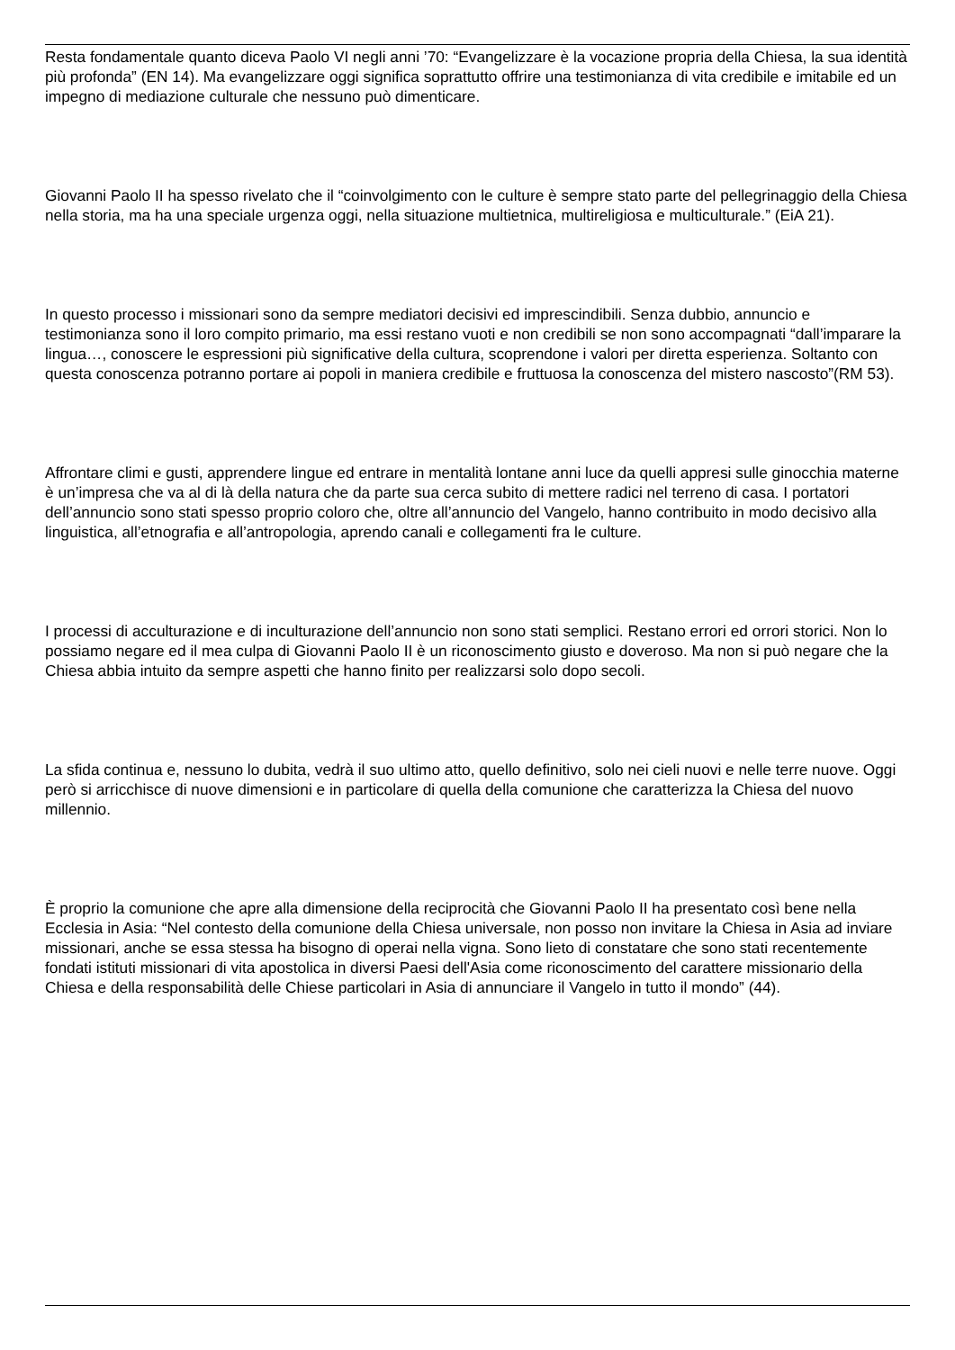Resta fondamentale quanto diceva Paolo VI negli anni ’70: “Evangelizzare è la vocazione propria della Chiesa, la sua identità più profonda” (EN 14). Ma evangelizzare oggi significa soprattutto offrire una testimonianza di vita credibile e imitabile ed un impegno di mediazione culturale che nessuno può dimenticare.
Giovanni Paolo II ha spesso rivelato che il “coinvolgimento con le culture è sempre stato parte del pellegrinaggio della Chiesa nella storia, ma ha una speciale urgenza oggi, nella situazione multietnica, multireligiosa e multiculturale.” (EiA 21).
In questo processo i missionari sono da sempre mediatori decisivi ed imprescindibili. Senza dubbio, annuncio e testimonianza sono il loro compito primario, ma essi restano vuoti e non credibili se non sono accompagnati “dall’imparare la lingua…, conoscere le espressioni più significative della cultura, scoprendone i valori per diretta esperienza. Soltanto con questa conoscenza potranno portare ai popoli in maniera credibile e fruttuosa la conoscenza del mistero nascosto”(RM 53).
Affrontare climi e gusti, apprendere lingue ed entrare in mentalità lontane anni luce da quelli appresi sulle ginocchia materne è un’impresa che va al di là della natura che da parte sua cerca subito di mettere radici nel terreno di casa. I portatori dell’annuncio sono stati spesso proprio coloro che, oltre all’annuncio del Vangelo, hanno contribuito in modo decisivo alla linguistica, all’etnografia e all’antropologia, aprendo canali e collegamenti fra le culture.
I processi di acculturazione e di inculturazione dell’annuncio non sono stati semplici. Restano errori ed orrori storici. Non lo possiamo negare ed il mea culpa di Giovanni Paolo II è un riconoscimento giusto e doveroso. Ma non si può negare che la Chiesa abbia intuito da sempre aspetti che hanno finito per realizzarsi solo dopo secoli.
La sfida continua e, nessuno lo dubita, vedrà il suo ultimo atto, quello definitivo, solo nei cieli nuovi e nelle terre nuove. Oggi però si arricchisce di nuove dimensioni e in particolare di quella della comunione che caratterizza la Chiesa del nuovo millennio.
È proprio la comunione che apre alla dimensione della reciprocità che Giovanni Paolo II ha presentato così bene nella Ecclesia in Asia: “Nel contesto della comunione della Chiesa universale, non posso non invitare la Chiesa in Asia ad inviare missionari, anche se essa stessa ha bisogno di operai nella vigna. Sono lieto di constatare che sono stati recentemente fondati istituti missionari di vita apostolica in diversi Paesi dell'Asia come riconoscimento del carattere missionario della Chiesa e della responsabilità delle Chiese particolari in Asia di annunciare il Vangelo in tutto il mondo” (44).